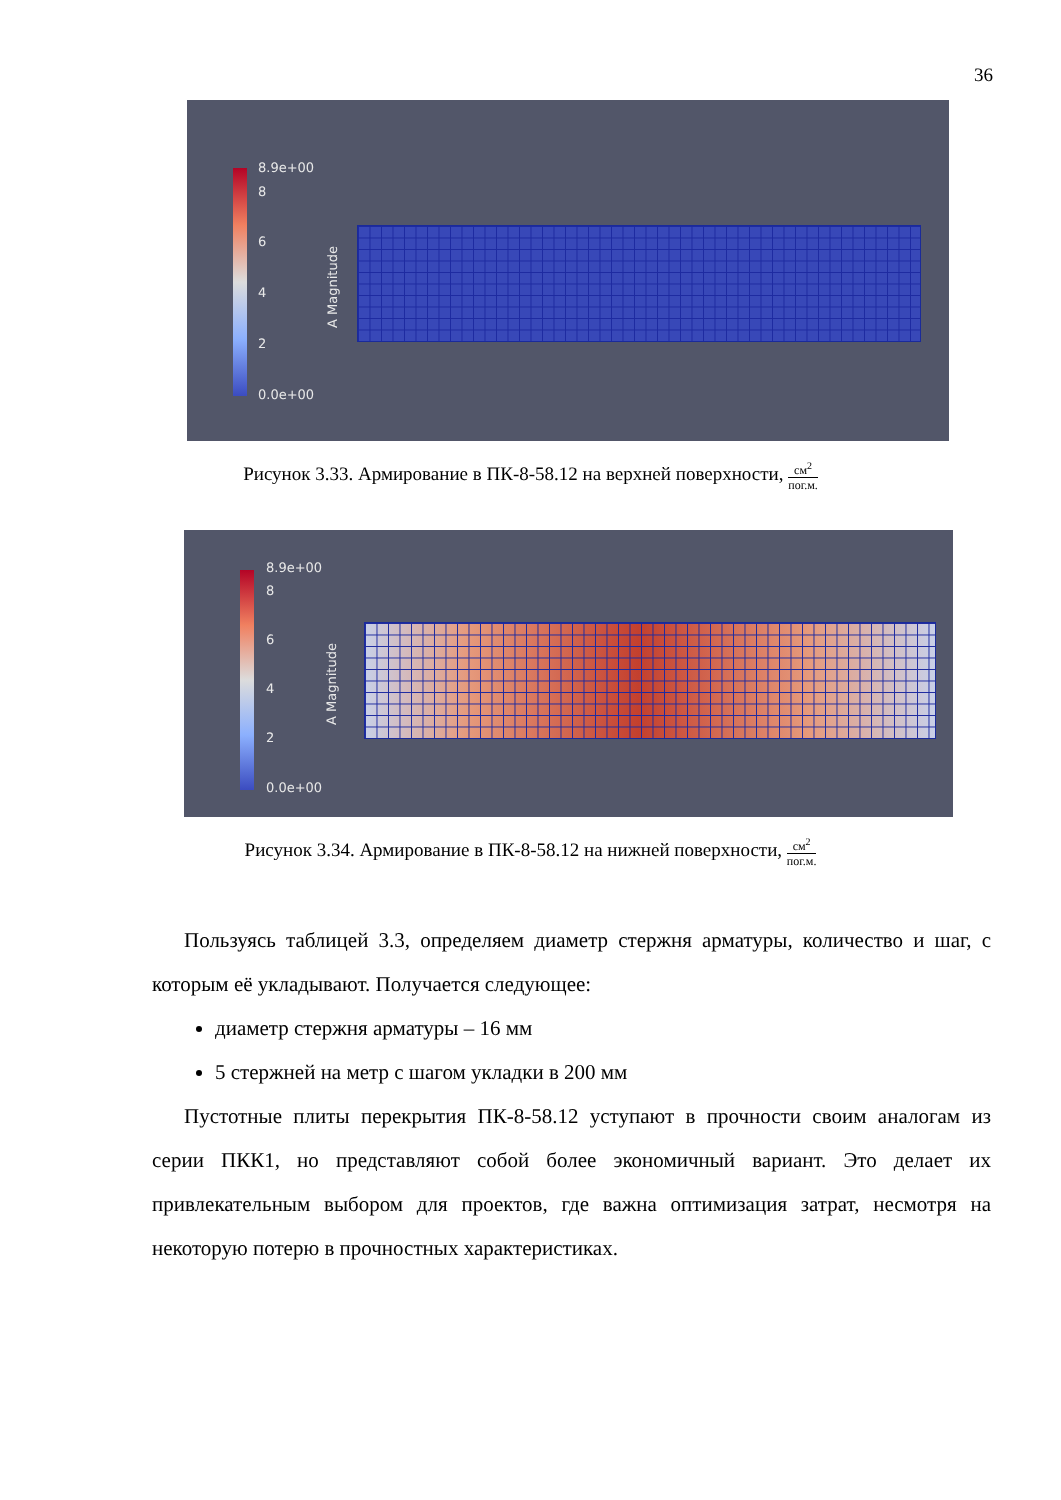36
8.9e+00
8
6
4
2
0.0e+00
A Magnitude
Рисунок 3.33. Армирование в ПК-8-58.12 на верхней поверхности,
см<sup>2</sup>
пог.м.
8.9e+00
8
6
4
2
0.0e+00
A Magnitude
Рисунок 3.34. Армирование в ПК-8-58.12 на нижней поверхности,
см<sup>2</sup>
пог.м.
Пользуясь таблицей 3.3, определяем диаметр стержня арматуры, количество и шаг, с которым её укладывают. Получается следующее:
диаметр стержня арматуры – 16 мм
5 стержней на метр с шагом укладки в 200 мм
Пустотные плиты перекрытия ПК-8-58.12 уступают в прочности своим аналогам из серии ПКК1, но представляют собой более экономичный вариант. Это делает их привлекательным выбором для проектов, где важна оптимизация затрат, несмотря на некоторую потерю в прочностных характеристиках.